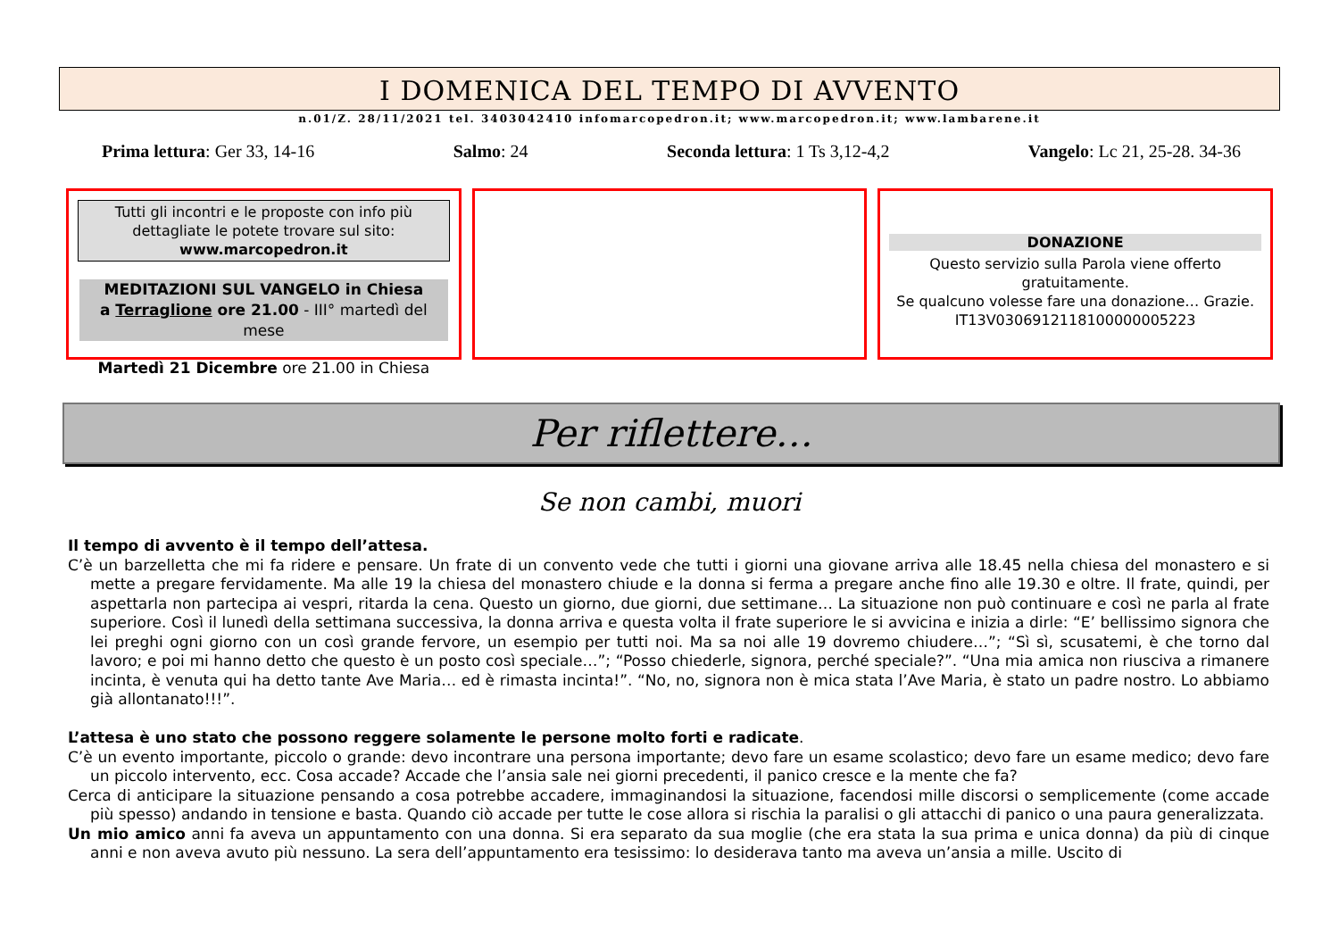I DOMENICA DEL TEMPO DI AVVENTO
n.01/Z. 28/11/2021 tel. 3403042410 infomarcopedron.it; www.marcopedron.it; www.lambarene.it
Prima lettura: Ger 33, 14-16 Salmo: 24 Seconda lettura: 1 Ts 3,12-4,2 Vangelo: Lc 21, 25-28. 34-36
Tutti gli incontri e le proposte con info più dettagliate le potete trovare sul sito: www.marcopedron.it
MEDITAZIONI SUL VANGELO in Chiesa
a Terraglione ore 21.00 - III° martedì del mese
Martedì 21 Dicembre ore 21.00 in Chiesa
DONAZIONE
Questo servizio sulla Parola viene offerto gratuitamente.
Se qualcuno volesse fare una donazione… Grazie.
IT13V0306912118100000005223
Per riflettere…
Se non cambi, muori
Il tempo di avvento è il tempo dell’attesa.
C’è un barzelletta che mi fa ridere e pensare. Un frate di un convento vede che tutti i giorni una giovane arriva alle 18.45 nella chiesa del monastero e si mette a pregare fervidamente. Ma alle 19 la chiesa del monastero chiude e la donna si ferma a pregare anche fino alle 19.30 e oltre. Il frate, quindi, per aspettarla non partecipa ai vespri, ritarda la cena. Questo un giorno, due giorni, due settimane… La situazione non può continuare e così ne parla al frate superiore. Così il lunedì della settimana successiva, la donna arriva e questa volta il frate superiore le si avvicina e inizia a dirle: “E’ bellissimo signora che lei preghi ogni giorno con un così grande fervore, un esempio per tutti noi. Ma sa noi alle 19 dovremo chiudere…”; “Sì sì, scusatemi, è che torno dal lavoro; e poi mi hanno detto che questo è un posto così speciale…”; “Posso chiederle, signora, perché speciale?”. “Una mia amica non riusciva a rimanere incinta, è venuta qui ha detto tante Ave Maria… ed è rimasta incinta!”. “No, no, signora non è mica stata l’Ave Maria, è stato un padre nostro. Lo abbiamo già allontanato!!!”.
L’attesa è uno stato che possono reggere solamente le persone molto forti e radicate.
C’è un evento importante, piccolo o grande: devo incontrare una persona importante; devo fare un esame scolastico; devo fare un esame medico; devo fare un piccolo intervento, ecc. Cosa accade? Accade che l’ansia sale nei giorni precedenti, il panico cresce e la mente che fa?
Cerca di anticipare la situazione pensando a cosa potrebbe accadere, immaginandosi la situazione, facendosi mille discorsi o semplicemente (come accade più spesso) andando in tensione e basta. Quando ciò accade per tutte le cose allora si rischia la paralisi o gli attacchi di panico o una paura generalizzata.
Un mio amico anni fa aveva un appuntamento con una donna. Si era separato da sua moglie (che era stata la sua prima e unica donna) da più di cinque anni e non aveva avuto più nessuno. La sera dell’appuntamento era tesissimo: lo desiderava tanto ma aveva un’ansia a mille. Uscito di